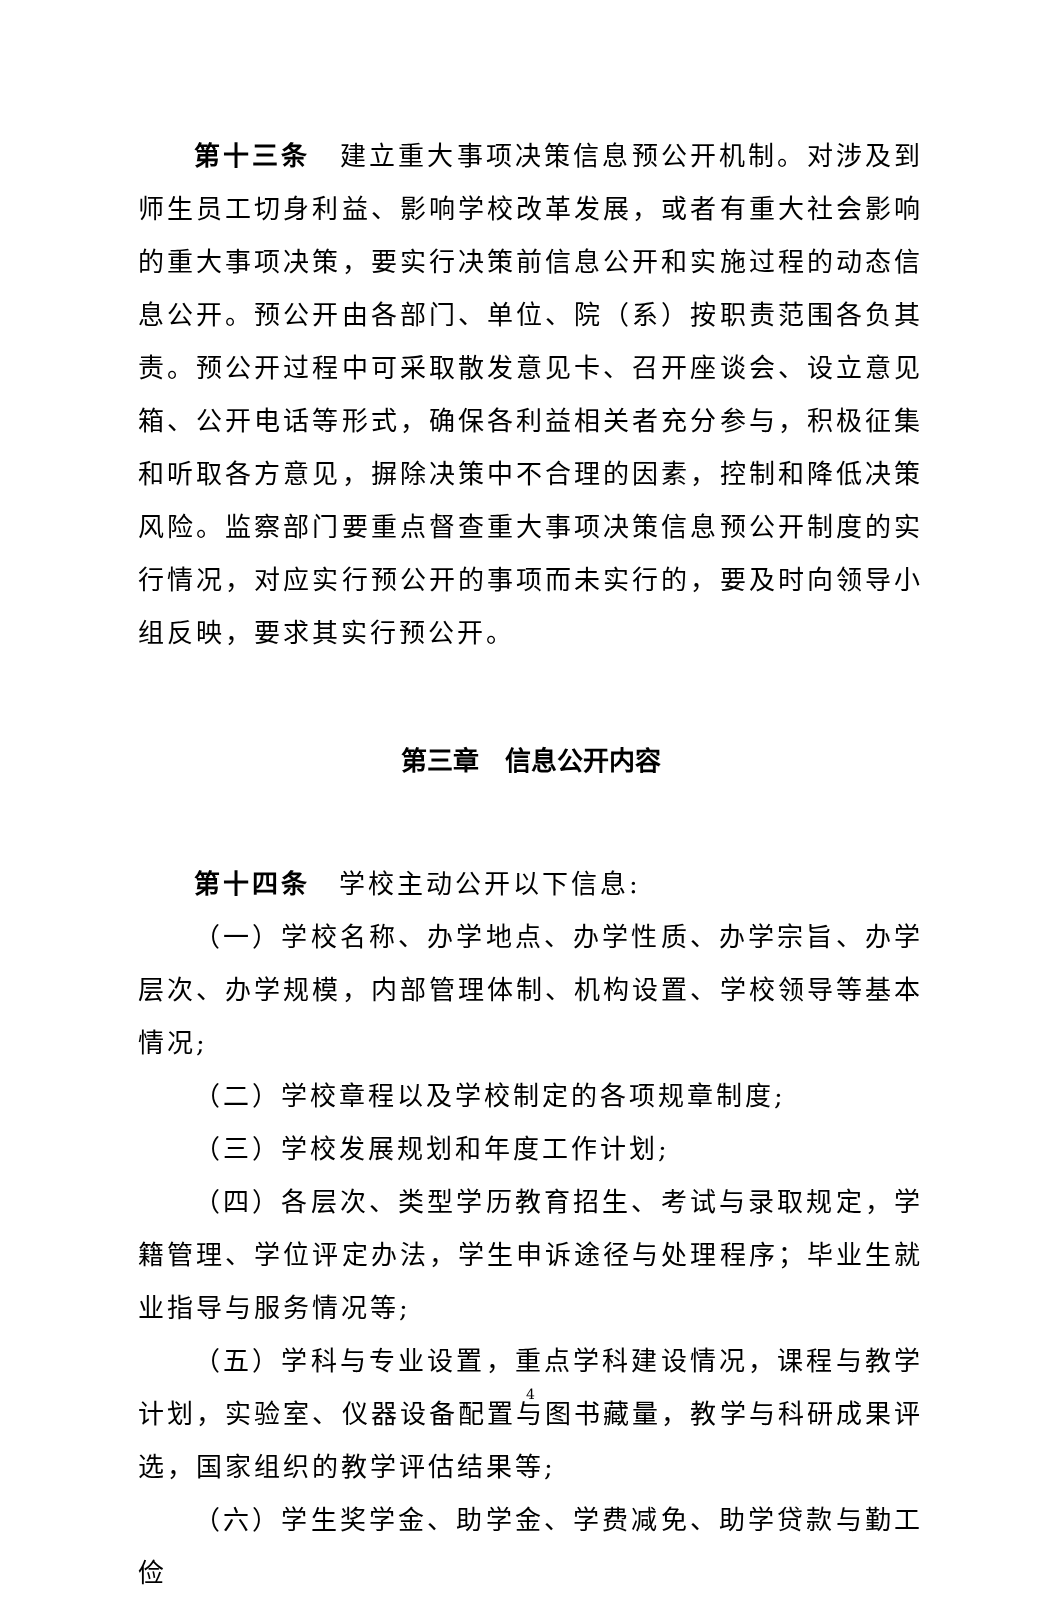第十三条　建立重大事项决策信息预公开机制。对涉及到师生员工切身利益、影响学校改革发展，或者有重大社会影响的重大事项决策，要实行决策前信息公开和实施过程的动态信息公开。预公开由各部门、单位、院（系）按职责范围各负其责。预公开过程中可采取散发意见卡、召开座谈会、设立意见箱、公开电话等形式，确保各利益相关者充分参与，积极征集和听取各方意见，摒除决策中不合理的因素，控制和降低决策风险。监察部门要重点督查重大事项决策信息预公开制度的实行情况，对应实行预公开的事项而未实行的，要及时向领导小组反映，要求其实行预公开。
第三章　信息公开内容
第十四条　学校主动公开以下信息:
（一）学校名称、办学地点、办学性质、办学宗旨、办学层次、办学规模，内部管理体制、机构设置、学校领导等基本情况;
（二）学校章程以及学校制定的各项规章制度;
（三）学校发展规划和年度工作计划;
（四）各层次、类型学历教育招生、考试与录取规定，学籍管理、学位评定办法，学生申诉途径与处理程序；毕业生就业指导与服务情况等;
（五）学科与专业设置，重点学科建设情况，课程与教学计划，实验室、仪器设备配置与图书藏量，教学与科研成果评选，国家组织的教学评估结果等;
（六）学生奖学金、助学金、学费减免、助学贷款与勤工俭
4